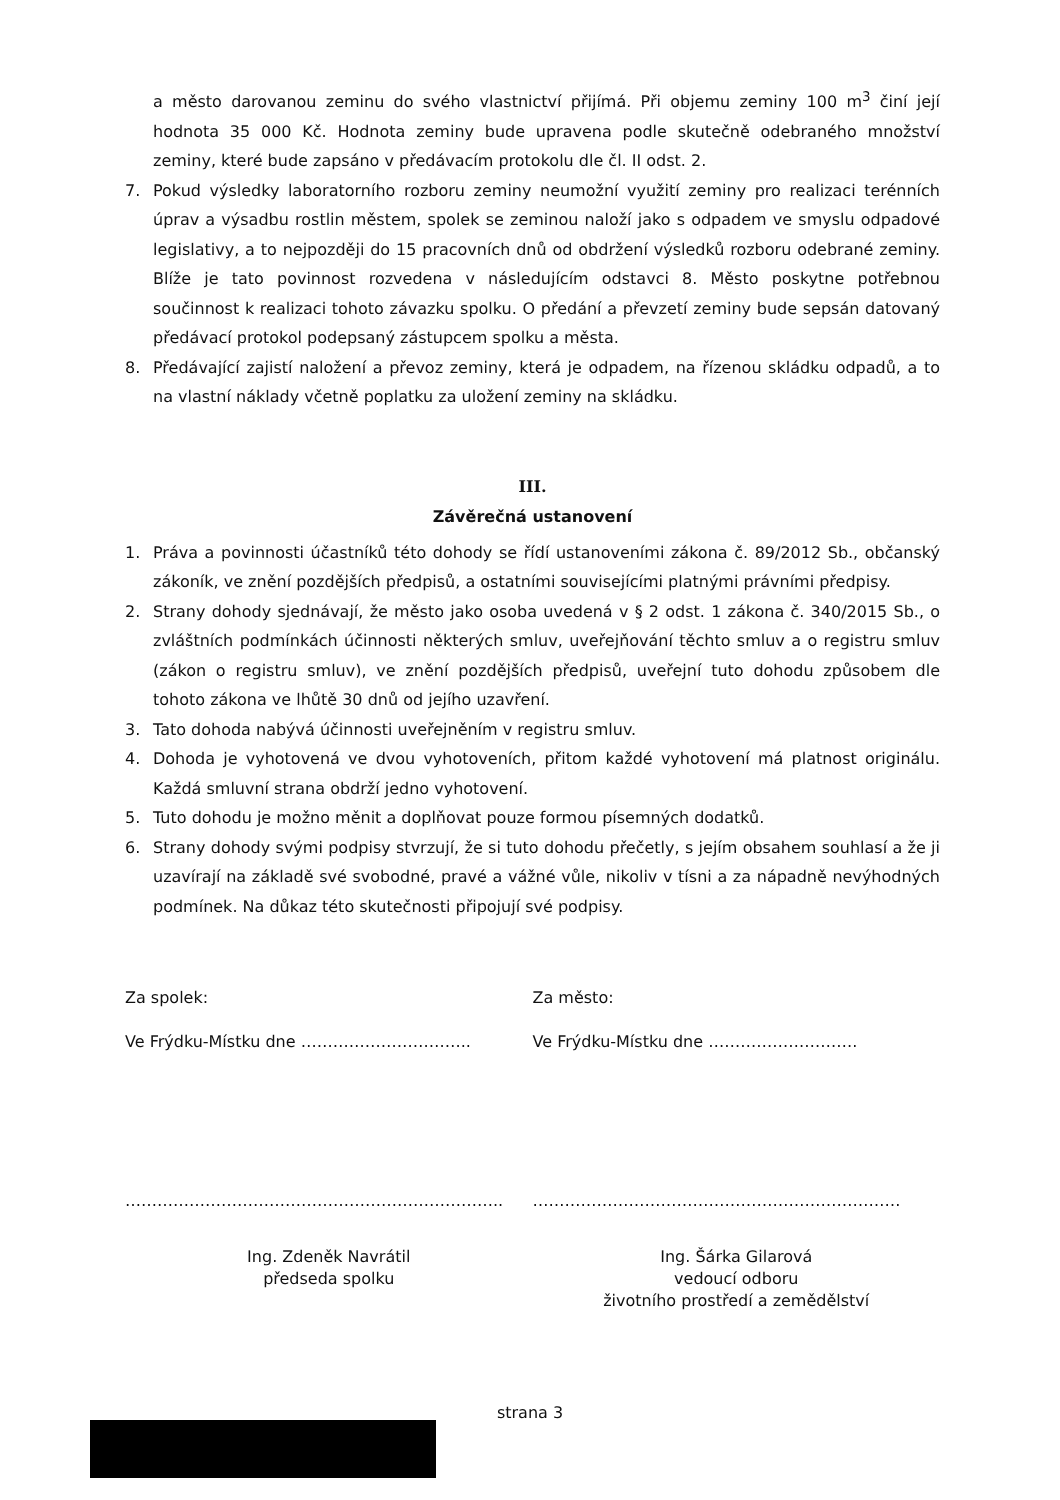a město darovanou zeminu do svého vlastnictví přijímá. Při objemu zeminy 100 m<sup>3</sup> činí její hodnota 35 000 Kč. Hodnota zeminy bude upravena podle skutečně odebraného množství zeminy, které bude zapsáno v předávacím protokolu dle čl. II odst. 2.
7. Pokud výsledky laboratorního rozboru zeminy neumožní využití zeminy pro realizaci terénních úprav a výsadbu rostlin městem, spolek se zeminou naloží jako s odpadem ve smyslu odpadové legislativy, a to nejpozději do 15 pracovních dnů od obdržení výsledků rozboru odebrané zeminy. Blíže je tato povinnost rozvedena v následujícím odstavci 8. Město poskytne potřebnou součinnost k realizaci tohoto závazku spolku. O předání a převzetí zeminy bude sepsán datovaný předávací protokol podepsaný zástupcem spolku a města.
8. Předávající zajistí naložení a převoz zeminy, která je odpadem, na řízenou skládku odpadů, a to na vlastní náklady včetně poplatku za uložení zeminy na skládku.
III.
Závěrečná ustanovení
1. Práva a povinnosti účastníků této dohody se řídí ustanoveními zákona č. 89/2012 Sb., občanský zákoník, ve znění pozdějších předpisů, a ostatními souvisejícími platnými právními předpisy.
2. Strany dohody sjednávají, že město jako osoba uvedená v § 2 odst. 1 zákona č. 340/2015 Sb., o zvláštních podmínkách účinnosti některých smluv, uveřejňování těchto smluv a o registru smluv (zákon o registru smluv), ve znění pozdějších předpisů, uveřejní tuto dohodu způsobem dle tohoto zákona ve lhůtě 30 dnů od jejího uzavření.
3. Tato dohoda nabývá účinnosti uveřejněním v registru smluv.
4. Dohoda je vyhotovená ve dvou vyhotoveních, přitom každé vyhotovení má platnost originálu. Každá smluvní strana obdrží jedno vyhotovení.
5. Tuto dohodu je možno měnit a doplňovat pouze formou písemných dodatků.
6. Strany dohody svými podpisy stvrzují, že si tuto dohodu přečetly, s jejím obsahem souhlasí a že ji uzavírají na základě své svobodné, pravé a vážné vůle, nikoliv v tísni a za nápadně nevýhodných podmínek. Na důkaz této skutečnosti připojují své podpisy.
Za spolek: Za město:
Ve Frýdku-Místku dne ………………………….. Ve Frýdku-Místku dne ……………………….
…………………………………………………………….. ……………………………………………………………
Ing. Zdeněk Navrátil
předseda spolku
Ing. Šárka Gilarová
vedoucí odboru
životního prostředí a zemědělství
strana 3